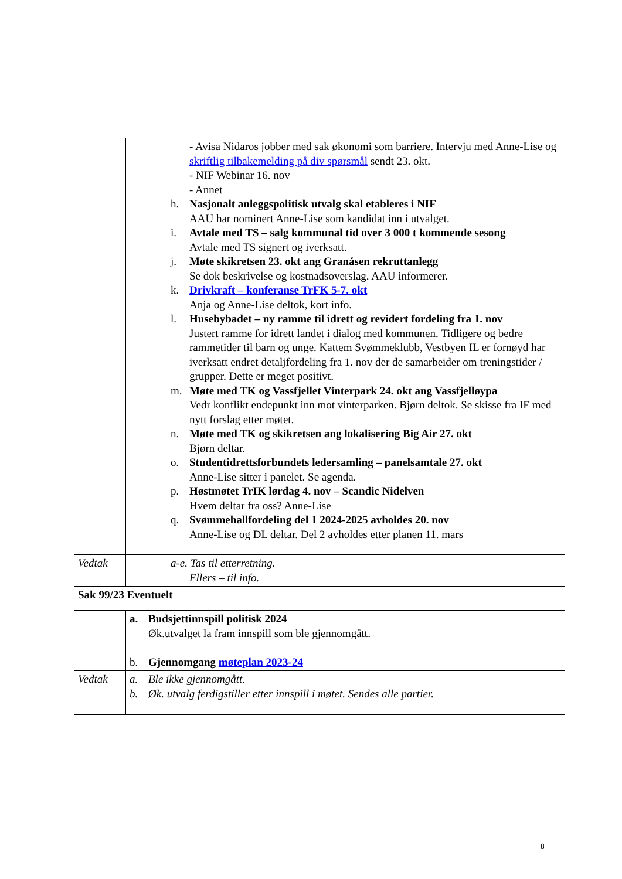| | - Avisa Nidaros jobber med sak økonomi som barriere. Intervju med Anne-Lise og skriftlig tilbakemelding på div spørsmål sendt 23. okt. - NIF Webinar 16. nov - Annet h. Nasjonalt anleggspolitisk utvalg skal etableres i NIF AAU har nominert Anne-Lise som kandidat inn i utvalget. i. Avtale med TS – salg kommunal tid over 3 000 t kommende sesong Avtale med TS signert og iverksatt. j. Møte skikretsen 23. okt ang Granåsen rekruttanlegg Se dok beskrivelse og kostnadsoverslag. AAU informerer. k. Drivkraft – konferanse TrFK 5-7. okt Anja og Anne-Lise deltok, kort info. l. Husebybadet – ny ramme til idrett og revidert fordeling fra 1. nov Justert ramme for idrett landet i dialog med kommunen. Tidligere og bedre rammetider til barn og unge. Kattem Svømmeklubb, Vestbyen IL er fornøyd har iverksatt endret detaljfordeling fra 1. nov der de samarbeider om treningstider / grupper. Dette er meget positivt. m. Møte med TK og Vassfjellet Vinterpark 24. okt ang Vassfjelløypa Vedr konflikt endepunkt inn mot vinterparken. Bjørn deltok. Se skisse fra IF med nytt forslag etter møtet. n. Møte med TK og skikretsen ang lokalisering Big Air 27. okt Bjørn deltar. o. Studentidrettsforbundets ledersamling – panelsamtale 27. okt Anne-Lise sitter i panelet. Se agenda. p. Høstmøtet TrIK lørdag 4. nov – Scandic Nidelven Hvem deltar fra oss? Anne-Lise q. Svømmehallfordeling del 1 2024-2025 avholdes 20. nov Anne-Lise og DL deltar. Del 2 avholdes etter planen 11. mars |
| Vedtak | a-e. Tas til etterretning. Ellers – til info. |
| Sak 99/23 Eventuelt | |
| | a. Budsjettinnspill politisk 2024 Øk.utvalget la fram innspill som ble gjennomgått. b. Gjennomgang møteplan 2023-24 |
| Vedtak | a. Ble ikke gjennomgått. b. Øk. utvalg ferdigstiller etter innspill i møtet. Sendes alle partier. |
8